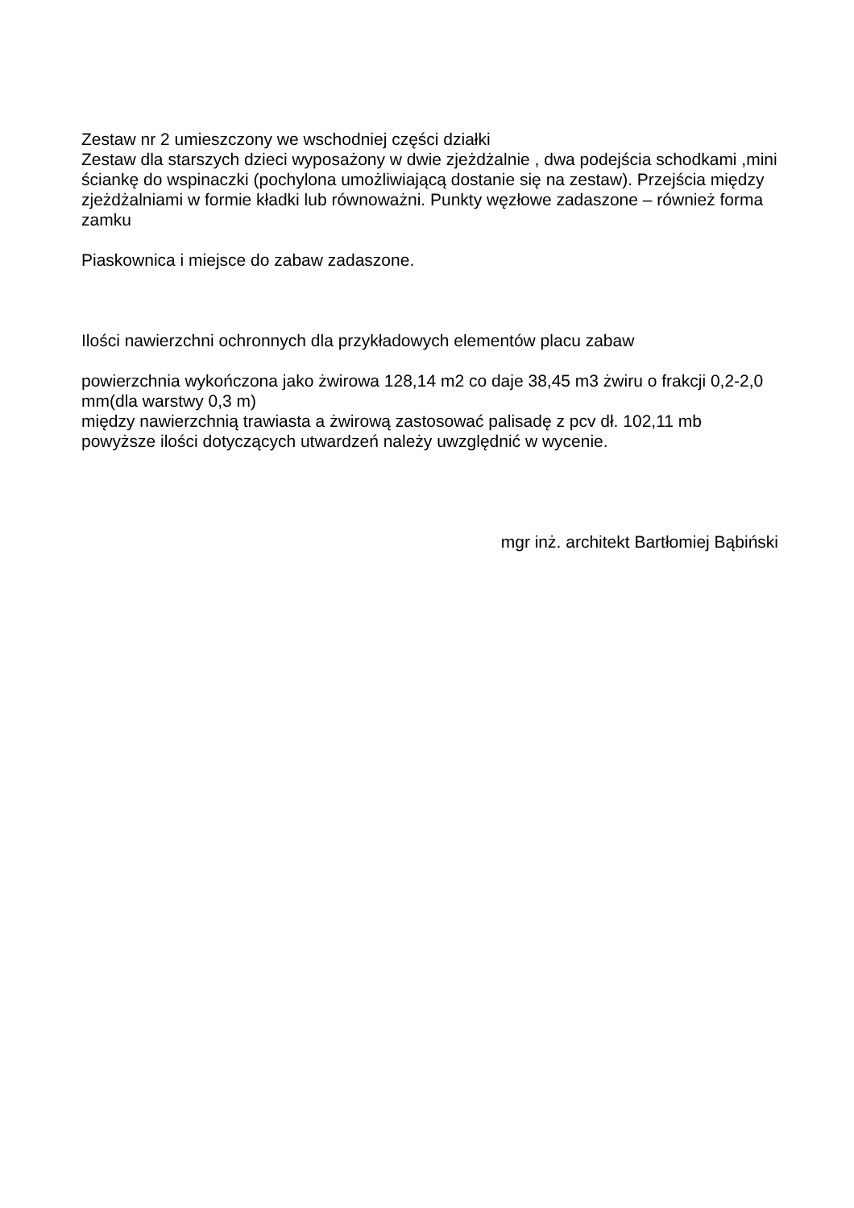Zestaw nr 2 umieszczony we wschodniej części działki
Zestaw dla starszych dzieci wyposażony w dwie zjeżdżalnie , dwa podejścia schodkami ,mini ściankę do wspinaczki (pochylona umożliwiającą dostanie się na zestaw). Przejścia między zjeżdżalniami w formie kładki lub równoważni. Punkty węzłowe zadaszone – również forma zamku
Piaskownica i miejsce do zabaw zadaszone.
Ilości nawierzchni ochronnych dla przykładowych elementów placu zabaw
powierzchnia wykończona jako żwirowa 128,14 m2 co daje 38,45 m3 żwiru o frakcji 0,2-2,0 mm(dla warstwy 0,3 m)
między nawierzchnią trawiasta a żwirową zastosować palisadę z pcv dł. 102,11 mb
powyższe ilości dotyczących utwardzeń należy uwzględnić w wycenie.
mgr inż. architekt Bartłomiej Bąbiński